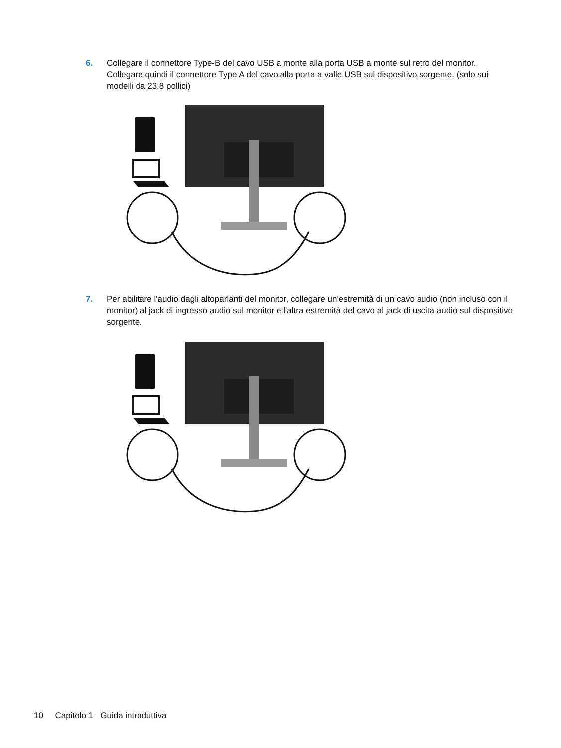6. Collegare il connettore Type-B del cavo USB a monte alla porta USB a monte sul retro del monitor. Collegare quindi il connettore Type A del cavo alla porta a valle USB sul dispositivo sorgente. (solo sui modelli da 23,8 pollici)
7. Per abilitare l'audio dagli altoparlanti del monitor, collegare un'estremità di un cavo audio (non incluso con il monitor) al jack di ingresso audio sul monitor e l'altra estremità del cavo al jack di uscita audio sul dispositivo sorgente.
10 Capitolo 1 Guida introduttiva